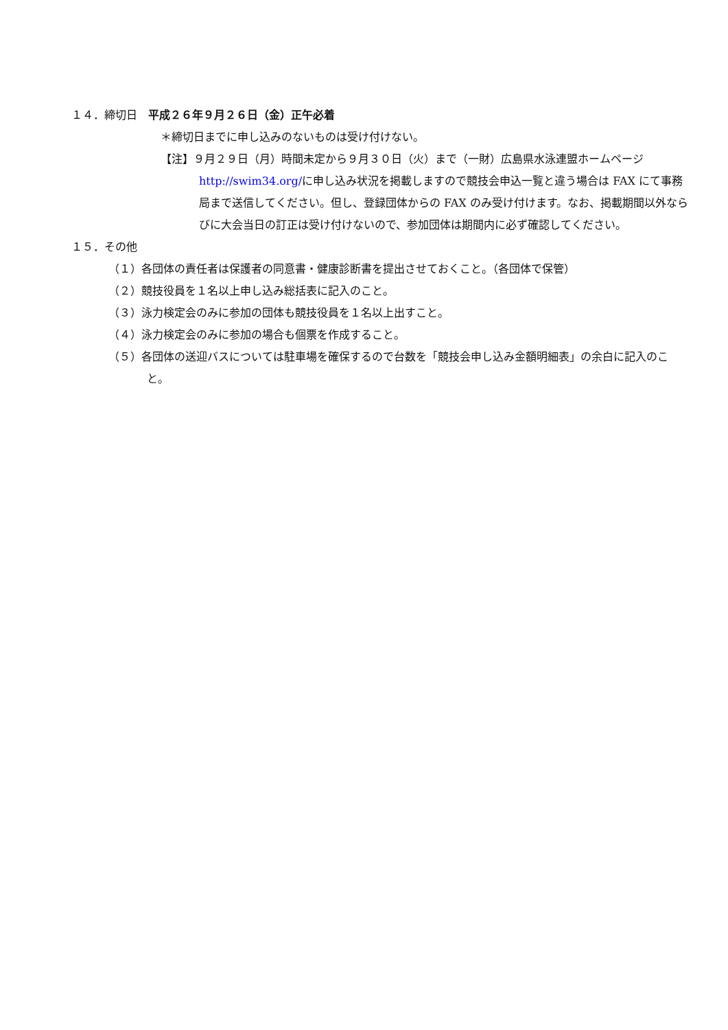１４．締切日　平成２６年９月２６日（金）正午必着
＊締切日までに申し込みのないものは受け付けない。
【注】９月２９日（月）時間未定から９月３０日（火）まで（一財）広島県水泳連盟ホームページhttp://swim34.org/に申し込み状況を掲載しますので競技会申込一覧と違う場合は FAX にて事務局まで送信してください。但し、登録団体からの FAX のみ受け付けます。なお、掲載期間以外ならびに大会当日の訂正は受け付けないので、参加団体は期間内に必ず確認してください。
１５．その他
（１）各団体の責任者は保護者の同意書・健康診断書を提出させておくこと。（各団体で保管）
（２）競技役員を１名以上申し込み総括表に記入のこと。
（３）泳力検定会のみに参加の団体も競技役員を１名以上出すこと。
（４）泳力検定会のみに参加の場合も個票を作成すること。
（５）各団体の送迎バスについては駐車場を確保するので台数を「競技会申し込み金額明細表」の余白に記入のこと。